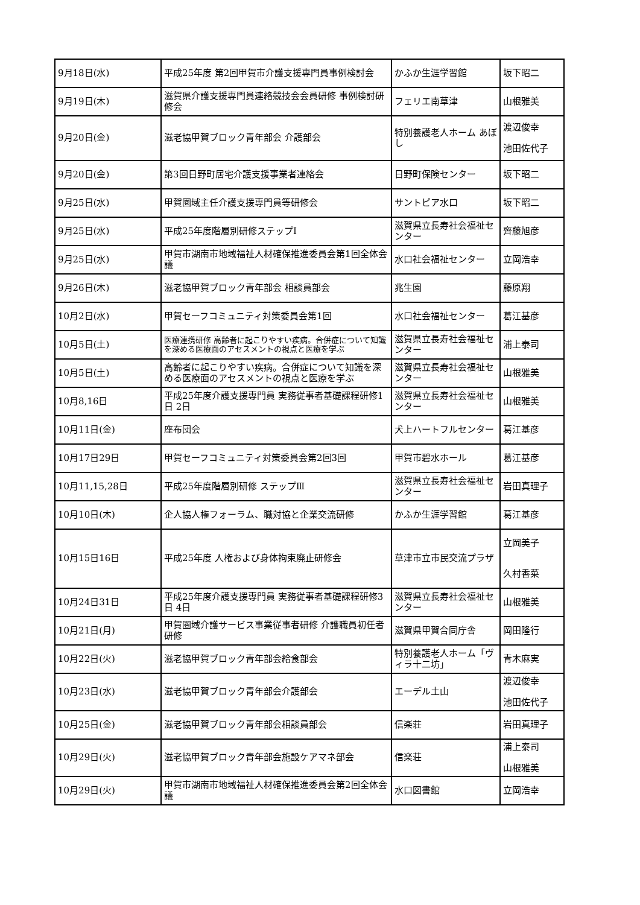| 9月18日(水) | 平成25年度 第2回甲賀市介護支援専門員事例検討会 | かふか生涯学習館 | 坂下昭二 |
| 9月19日(木) | 滋賀県介護支援専門員連絡競技会会員研修 事例検討研修会 | フェリエ南草津 | 山根雅美 |
| 9月20日(金) | 滋老協甲賀ブロック青年部会 介護部会 | 特別養護老人ホーム あぼし | 渡辺俊幸 池田佐代子 |
| 9月20日(金) | 第3回日野町居宅介護支援事業者連絡会 | 日野町保険センター | 坂下昭二 |
| 9月25日(水) | 甲賀圏域主任介護支援専門員等研修会 | サントピア水口 | 坂下昭二 |
| 9月25日(水) | 平成25年度階層別研修ステップⅠ | 滋賀県立長寿社会福祉センター | 齊藤旭彦 |
| 9月25日(水) | 甲賀市湖南市地域福祉人材確保推進委員会第1回全体会議 | 水口社会福祉センター | 立岡浩幸 |
| 9月26日(木) | 滋老協甲賀ブロック青年部会 相談員部会 | 兆生園 | 藤原翔 |
| 10月2日(水) | 甲賀セーフコミュニティ対策委員会第1回 | 水口社会福祉センター | 葛江基彦 |
| 10月5日(土) | 医療連携研修 高齢者に起こりやすい疾病。合併症について知識を深める医療面のアセスメントの視点と医療を学ぶ | 滋賀県立長寿社会福祉センター | 浦上泰司 |
| 10月5日(土) | 高齢者に起こりやすい疾病。合併症について知識を深める医療面のアセスメントの視点と医療を学ぶ | 滋賀県立長寿社会福祉センター | 山根雅美 |
| 10月8,16日 | 平成25年度介護支援専門員 実務従事者基礎課程研修1日 2日 | 滋賀県立長寿社会福祉センター | 山根雅美 |
| 10月11日(金) | 座布団会 | 犬上ハートフルセンター | 葛江基彦 |
| 10月17日29日 | 甲賀セーフコミュニティ対策委員会第2回3回 | 甲賀市碧水ホール | 葛江基彦 |
| 10月11,15,28日 | 平成25年度階層別研修 ステップⅢ | 滋賀県立長寿社会福祉センター | 岩田真理子 |
| 10月10日(木) | 企人協人権フォーラム、職対協と企業交流研修 | かふか生涯学習館 | 葛江基彦 |
| 10月15日16日 | 平成25年度 人権および身体拘束廃止研修会 | 草津市立市民交流プラザ | 立岡美子 久村香菜 |
| 10月24日31日 | 平成25年度介護支援専門員 実務従事者基礎課程研修3日 4日 | 滋賀県立長寿社会福祉センター | 山根雅美 |
| 10月21日(月) | 甲賀圏域介護サービス事業従事者研修 介護職員初任者研修 | 滋賀県甲賀合同庁舎 | 岡田隆行 |
| 10月22日(火) | 滋老協甲賀ブロック青年部会給食部会 | 特別養護老人ホーム「ヴィラ十二坊」 | 青木麻実 |
| 10月23日(水) | 滋老協甲賀ブロック青年部会介護部会 | エーデル土山 | 渡辺俊幸 池田佐代子 |
| 10月25日(金) | 滋老協甲賀ブロック青年部会相談員部会 | 信楽荘 | 岩田真理子 |
| 10月29日(火) | 滋老協甲賀ブロック青年部会施設ケアマネ部会 | 信楽荘 | 浦上泰司 山根雅美 |
| 10月29日(火) | 甲賀市湖南市地域福祉人材確保推進委員会第2回全体会議 | 水口図書館 | 立岡浩幸 |